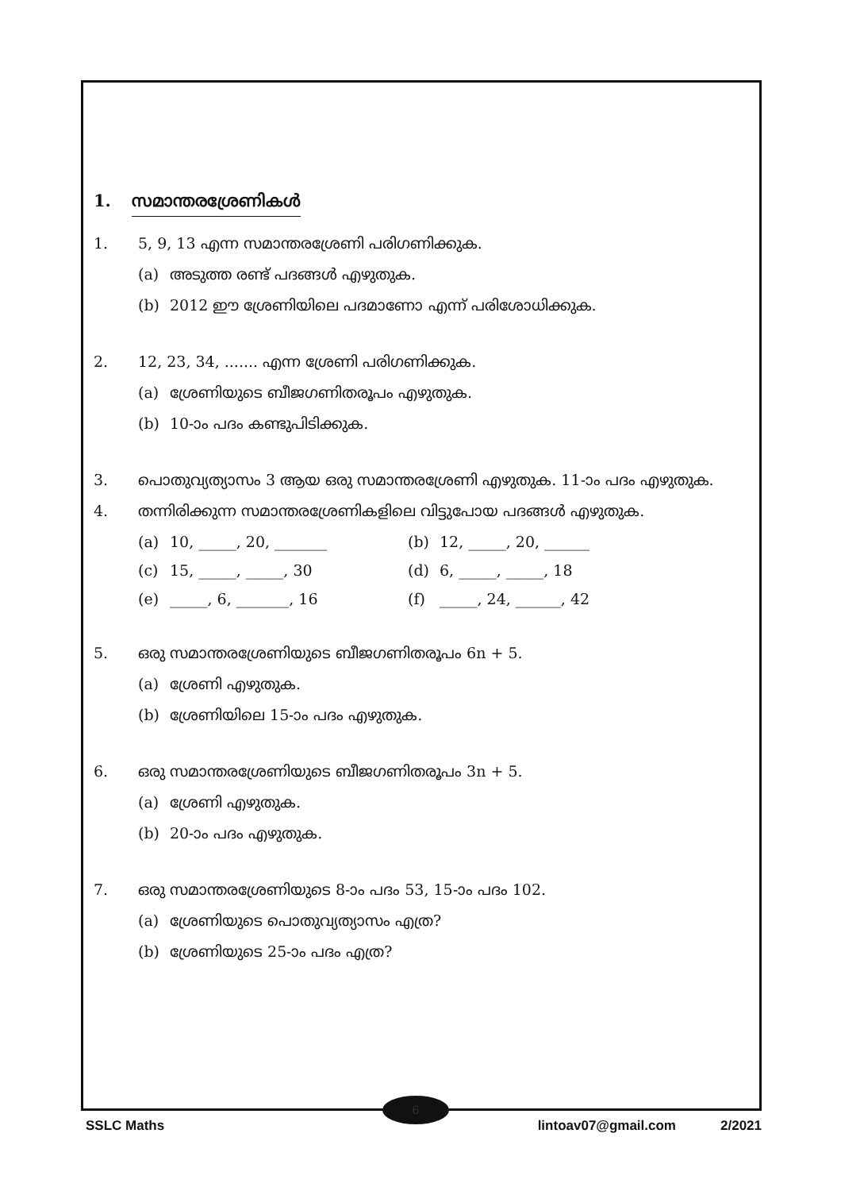1. സമാന്തരശ്രേണികൾ
1. 5, 9, 13 എന്ന സമാന്തരശ്രേണി പരിഗണിക്കുക.
(a) അടുത്ത രണ്ട് പദങ്ങൾ എഴുതുക.
(b) 2012 ഈ ശ്രേണിയിലെ പദമാണോ എന്ന് പരിശോധിക്കുക.
2. 12, 23, 34, ....... എന്ന ശ്രേണി പരിഗണിക്കുക.
(a) ശ്രേണിയുടെ ബീജഗണിതരൂപം എഴുതുക.
(b) 10-ാം പദം കണ്ടുപിടിക്കുക.
3. പൊതുവ്യത്യാസം 3 ആയ ഒരു സമാന്തരശ്രേണി എഴുതുക. 11-ാം പദം എഴുതുക.
4. തന്നിരിക്കുന്ന സമാന്തരശ്രേണികളിലെ വിട്ടുപോയ പദങ്ങൾ എഴുതുക.
(a) 10, _____, 20, _______ (b) 12, _____, 20, ______
(c) 15, _____, _____, 30 (d) 6, _____, _____, 18
(e) _____, 6, _______, 16 (f) _____, 24, ______, 42
5. ഒരു സമാന്തരശ്രേണിയുടെ ബീജഗണിതരൂപം 6n + 5.
(a) ശ്രേണി എഴുതുക.
(b) ശ്രേണിയിലെ 15-ാം പദം എഴുതുക.
6. ഒരു സമാന്തരശ്രേണിയുടെ ബീജഗണിതരൂപം 3n + 5.
(a) ശ്രേണി എഴുതുക.
(b) 20-ാം പദം എഴുതുക.
7. ഒരു സമാന്തരശ്രേണിയുടെ 8-ാം പദം 53, 15-ാം പദം 102.
(a) ശ്രേണിയുടെ പൊതുവ്യത്യാസം എത്ര?
(b) ശ്രേണിയുടെ 25-ാം പദം എത്ര?
6
SSLC Maths lintoav07@gmail.com 2/2021